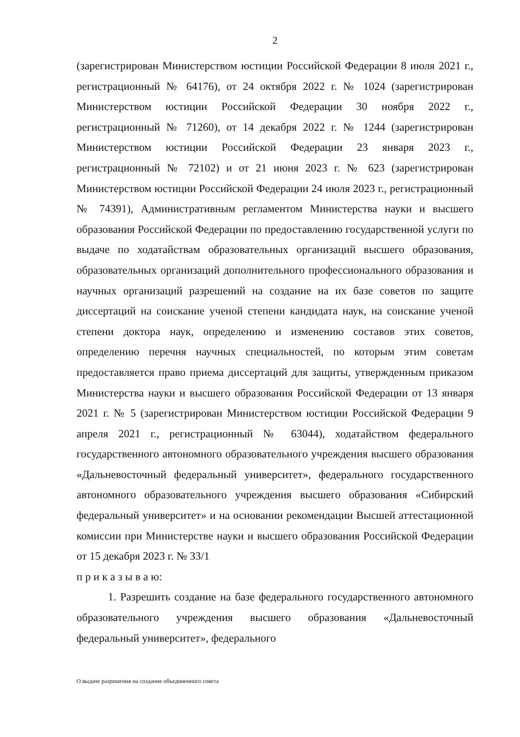2
(зарегистрирован Министерством юстиции Российской Федерации 8 июля 2021 г., регистрационный № 64176), от 24 октября 2022 г. № 1024 (зарегистрирован Министерством юстиции Российской Федерации 30 ноября 2022 г., регистрационный № 71260), от 14 декабря 2022 г. № 1244 (зарегистрирован Министерством юстиции Российской Федерации 23 января 2023 г., регистрационный № 72102) и от 21 июня 2023 г. № 623 (зарегистрирован Министерством юстиции Российской Федерации 24 июля 2023 г., регистрационный № 74391), Административным регламентом Министерства науки и высшего образования Российской Федерации по предоставлению государственной услуги по выдаче по ходатайствам образовательных организаций высшего образования, образовательных организаций дополнительного профессионального образования и научных организаций разрешений на создание на их базе советов по защите диссертаций на соискание ученой степени кандидата наук, на соискание ученой степени доктора наук, определению и изменению составов этих советов, определению перечня научных специальностей, по которым этим советам предоставляется право приема диссертаций для защиты, утвержденным приказом Министерства науки и высшего образования Российской Федерации от 13 января 2021 г. № 5 (зарегистрирован Министерством юстиции Российской Федерации 9 апреля 2021 г., регистрационный № 63044), ходатайством федерального государственного автономного образовательного учреждения высшего образования «Дальневосточный федеральный университет», федерального государственного автономного образовательного учреждения высшего образования «Сибирский федеральный университет» и на основании рекомендации Высшей аттестационной комиссии при Министерстве науки и высшего образования Российской Федерации от 15 декабря 2023 г. № 33/1
п р и к а з ы в а ю:
1. Разрешить создание на базе федерального государственного автономного образовательного учреждения высшего образования «Дальневосточный федеральный университет», федерального
О выдаче разрешения на создание объединенного совета